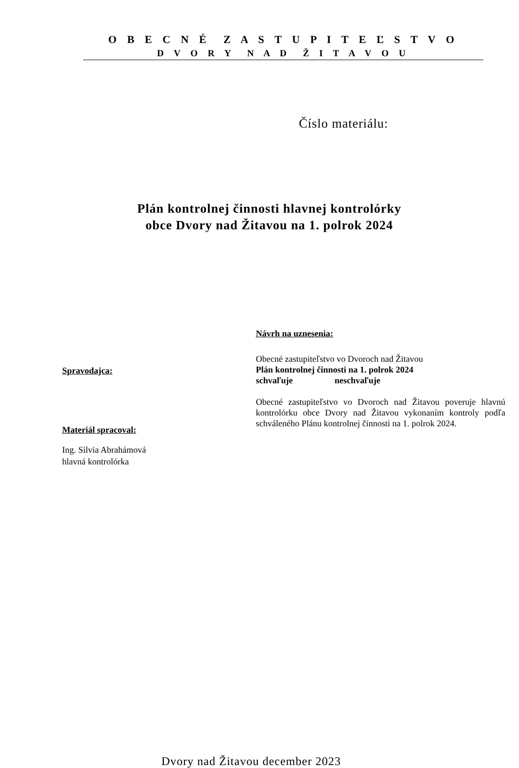O B E C N É Z A S T U P I T E Ľ S T V O
D V O R Y N A D Ž I T A V O U
Číslo materiálu:
Plán kontrolnej činnosti hlavnej kontrolórky
obce Dvory nad Žitavou na 1. polrok 2024
Spravodajca:
Materiál spracoval:
Ing. Silvia Abrahámová
hlavná kontrolórka
Návrh na uznesenia:
Obecné zastupiteľstvo vo Dvoroch nad Žitavou
Plán kontrolnej činnosti na 1. polrok 2024
schvaľuje neschvaľuje
Obecné zastupiteľstvo vo Dvoroch nad Žitavou poveruje hlavnú kontrolórku obce Dvory nad Žitavou vykonaním kontroly podľa schváleného Plánu kontrolnej činnosti na 1. polrok 2024.
Dvory nad Žitavou december 2023